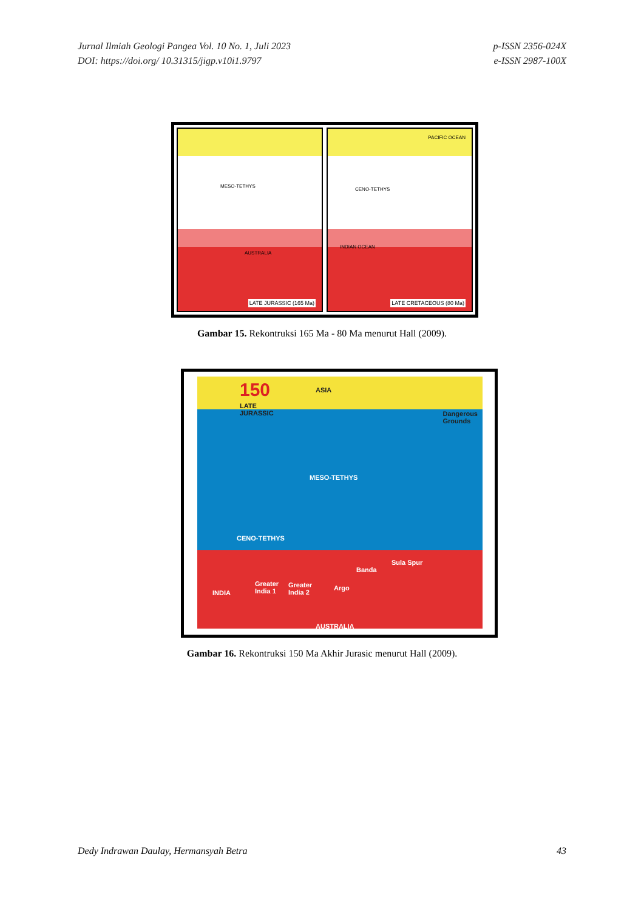Jurnal Ilmiah Geologi Pangea Vol. 10 No. 1, Juli 2023
DOI: https://doi.org/ 10.31315/jigp.v10i1.9797
p-ISSN 2356-024X
e-ISSN 2987-100X
MESO-TETHYS
AUSTRALIA
LATE JURASSIC (165 Ma)
PACIFIC OCEAN
CENO-TETHYS
INDIAN OCEAN
LATE CRETACEOUS (80 Ma)
Gambar 15. Rekontruksi 165 Ma - 80 Ma menurut Hall (2009).
150
LATE
JURASSIC
ASIA
Dangerous
Grounds
MESO-TETHYS
CENO-TETHYS
INDIA
Greater
India 1
Greater
India 2
Argo
Banda
Sula Spur
AUSTRALIA
Gambar 16. Rekontruksi 150 Ma Akhir Jurasic menurut Hall (2009).
Dedy Indrawan Daulay, Hermansyah Betra
43